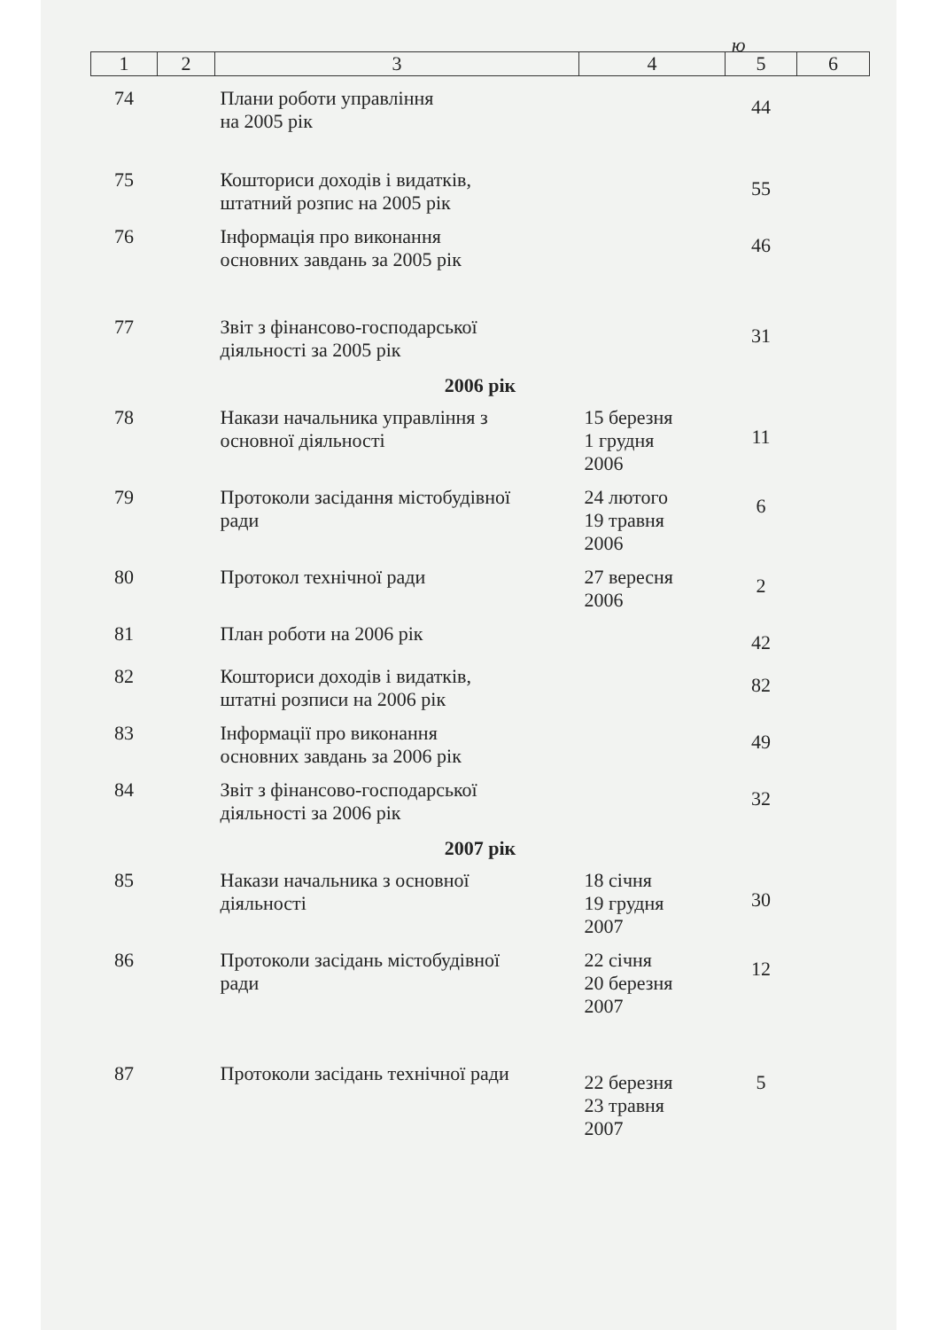ю
| 1 | 2 | 3 | 4 | 5 | 6 |
| --- | --- | --- | --- | --- | --- |
| 74 | | Плани роботи управління на 2005 рік | | 44 | |
| 75 | | Кошториси доходів і видатків, штатний розпис на 2005 рік | | 55 | |
| 76 | | Інформація про виконання основних завдань за 2005 рік | | 46 | |
| 77 | | Звіт з фінансово-господарської діяльності за 2005 рік | | 31 | |
| 2006 рік | | | | | |
| 78 | | Накази начальника управління з основної діяльності | 15 березня 1 грудня 2006 | 11 | |
| 79 | | Протоколи засідання містобудівної ради | 24 лютого 19 травня 2006 | 6 | |
| 80 | | Протокол технічної ради | 27 вересня 2006 | 2 | |
| 81 | | План роботи на 2006 рік | | 42 | |
| 82 | | Кошториси доходів і видатків, штатні розписи на 2006 рік | | 82 | |
| 83 | | Інформації про виконання основних завдань за 2006 рік | | 49 | |
| 84 | | Звіт з фінансово-господарської діяльності за 2006 рік | | 32 | |
| 2007 рік | | | | | |
| 85 | | Накази начальника з основної діяльності | 18 січня 19 грудня 2007 | 30 | |
| 86 | | Протоколи засідань містобудівної ради | 22 січня 20 березня 2007 | 12 | |
| 87 | | Протоколи засідань технічної ради | 22 березня 23 травня 2007 | 5 | |